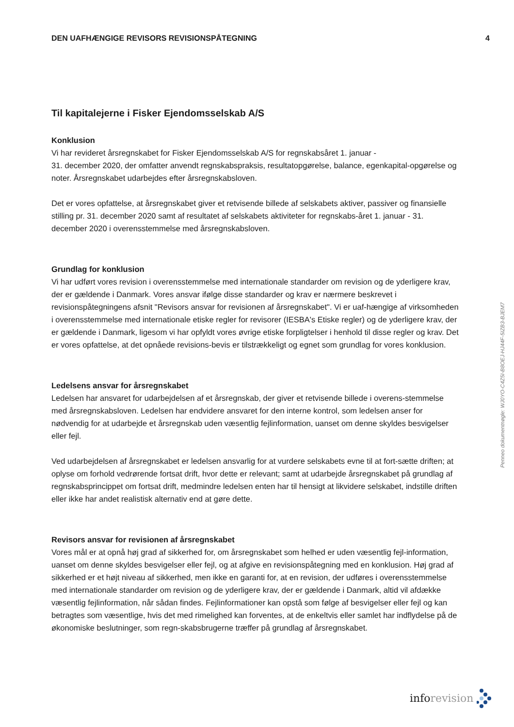DEN UAFHÆNGIGE REVISORS REVISIONSPÅTEGNING
4
Til kapitalejerne i Fisker Ejendomsselskab A/S
Konklusion
Vi har revideret årsregnskabet for Fisker Ejendomsselskab A/S for regnskabsåret 1. januar -
31. december 2020, der omfatter anvendt regnskabspraksis, resultatopgørelse, balance, egenkapital-opgørelse og noter. Årsregnskabet udarbejdes efter årsregnskabsloven.
Det er vores opfattelse, at årsregnskabet giver et retvisende billede af selskabets aktiver, passiver og finansielle stilling pr. 31. december 2020 samt af resultatet af selskabets aktiviteter for regnskabs-året 1. januar - 31. december 2020 i overensstemmelse med årsregnskabsloven.
Grundlag for konklusion
Vi har udført vores revision i overensstemmelse med internationale standarder om revision og de yderligere krav, der er gældende i Danmark. Vores ansvar ifølge disse standarder og krav er nærmere beskrevet i revisionspåtegningens afsnit "Revisors ansvar for revisionen af årsregnskabet". Vi er uaf-hængige af virksomheden i overensstemmelse med internationale etiske regler for revisorer (IESBA's Etiske regler) og de yderligere krav, der er gældende i Danmark, ligesom vi har opfyldt vores øvrige etiske forpligtelser i henhold til disse regler og krav. Det er vores opfattelse, at det opnåede revisions-bevis er tilstrækkeligt og egnet som grundlag for vores konklusion.
Ledelsens ansvar for årsregnskabet
Ledelsen har ansvaret for udarbejdelsen af et årsregnskab, der giver et retvisende billede i overens-stemmelse med årsregnskabsloven. Ledelsen har endvidere ansvaret for den interne kontrol, som ledelsen anser for nødvendig for at udarbejde et årsregnskab uden væsentlig fejlinformation, uanset om denne skyldes besvigelser eller fejl.
Ved udarbejdelsen af årsregnskabet er ledelsen ansvarlig for at vurdere selskabets evne til at fort-sætte driften; at oplyse om forhold vedrørende fortsat drift, hvor dette er relevant; samt at udarbejde årsregnskabet på grundlag af regnskabsprincippet om fortsat drift, medmindre ledelsen enten har til hensigt at likvidere selskabet, indstille driften eller ikke har andet realistisk alternativ end at gøre dette.
Revisors ansvar for revisionen af årsregnskabet
Vores mål er at opnå høj grad af sikkerhed for, om årsregnskabet som helhed er uden væsentlig fejl-information, uanset om denne skyldes besvigelser eller fejl, og at afgive en revisionspåtegning med en konklusion. Høj grad af sikkerhed er et højt niveau af sikkerhed, men ikke en garanti for, at en revision, der udføres i overensstemmelse med internationale standarder om revision og de yderligere krav, der er gældende i Danmark, altid vil afdække væsentlig fejlinformation, når sådan findes. Fejlinformationer kan opstå som følge af besvigelser eller fejl og kan betragtes som væsentlige, hvis det med rimelighed kan forventes, at de enkeltvis eller samlet har indflydelse på de økonomiske beslutninger, som regn-skabsbrugerne træffer på grundlag af årsregnskabet.
Penneo dokumentnøgle: WJ0YO-C4Z5I-B8OEJ-HJ44F-5IZB3-BJEM7
inforevision